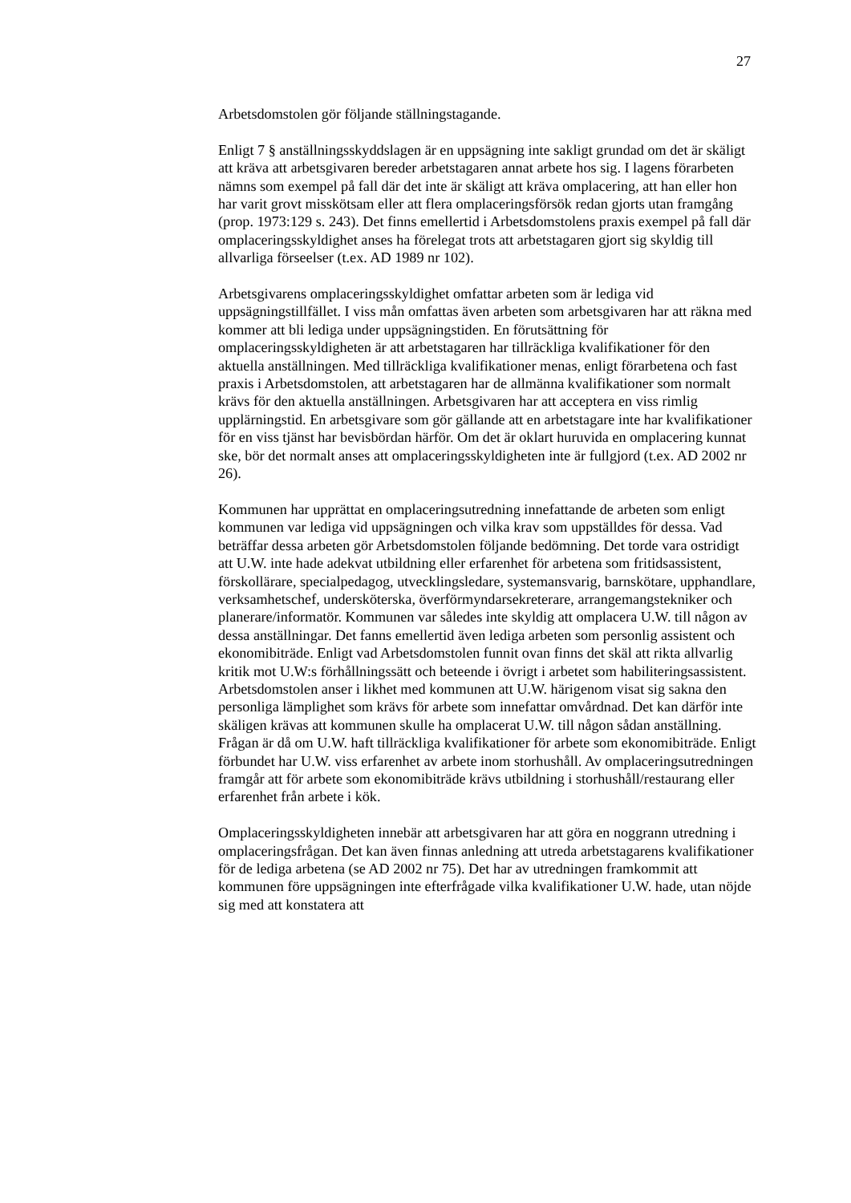27
Arbetsdomstolen gör följande ställningstagande.
Enligt 7 § anställningsskyddslagen är en uppsägning inte sakligt grundad om det är skäligt att kräva att arbetsgivaren bereder arbetstagaren annat arbete hos sig. I lagens förarbeten nämns som exempel på fall där det inte är skäligt att kräva omplacering, att han eller hon har varit grovt misskötsam eller att flera omplaceringsförsök redan gjorts utan framgång (prop. 1973:129 s. 243). Det finns emellertid i Arbetsdomstolens praxis exempel på fall där omplaceringsskyldighet anses ha förelegat trots att arbetstagaren gjort sig skyldig till allvarliga förseelser (t.ex. AD 1989 nr 102).
Arbetsgivarens omplaceringsskyldighet omfattar arbeten som är lediga vid uppsägningstillfället. I viss mån omfattas även arbeten som arbetsgivaren har att räkna med kommer att bli lediga under uppsägningstiden. En förutsättning för omplaceringsskyldigheten är att arbetstagaren har tillräckliga kvalifikationer för den aktuella anställningen. Med tillräckliga kvalifikationer menas, enligt förarbetena och fast praxis i Arbetsdomstolen, att arbetstagaren har de allmänna kvalifikationer som normalt krävs för den aktuella anställningen. Arbetsgivaren har att acceptera en viss rimlig upplärningstid. En arbetsgivare som gör gällande att en arbetstagare inte har kvalifikationer för en viss tjänst har bevisbördan härför. Om det är oklart huruvida en omplacering kunnat ske, bör det normalt anses att omplaceringsskyldigheten inte är fullgjord (t.ex. AD 2002 nr 26).
Kommunen har upprättat en omplaceringsutredning innefattande de arbeten som enligt kommunen var lediga vid uppsägningen och vilka krav som uppställdes för dessa. Vad beträffar dessa arbeten gör Arbetsdomstolen följande bedömning. Det torde vara ostridigt att U.W. inte hade adekvat utbildning eller erfarenhet för arbetena som fritidsassistent, förskollärare, specialpedagog, utvecklingsledare, systemansvarig, barnskötare, upphandlare, verksamhetschef, undersköterska, överförmyndarsekreterare, arrangemangstekniker och planerare/informatör. Kommunen var således inte skyldig att omplacera U.W. till någon av dessa anställningar. Det fanns emellertid även lediga arbeten som personlig assistent och ekonomibiträde. Enligt vad Arbetsdomstolen funnit ovan finns det skäl att rikta allvarlig kritik mot U.W:s förhållningssätt och beteende i övrigt i arbetet som habiliteringsassistent. Arbetsdomstolen anser i likhet med kommunen att U.W. härigenom visat sig sakna den personliga lämplighet som krävs för arbete som innefattar omvårdnad. Det kan därför inte skäligen krävas att kommunen skulle ha omplacerat U.W. till någon sådan anställning. Frågan är då om U.W. haft tillräckliga kvalifikationer för arbete som ekonomibiträde. Enligt förbundet har U.W. viss erfarenhet av arbete inom storhushåll. Av omplaceringsutredningen framgår att för arbete som ekonomibiträde krävs utbildning i storhushåll/restaurang eller erfarenhet från arbete i kök.
Omplaceringsskyldigheten innebär att arbetsgivaren har att göra en noggrann utredning i omplaceringsfrågan. Det kan även finnas anledning att utreda arbetstagarens kvalifikationer för de lediga arbetena (se AD 2002 nr 75). Det har av utredningen framkommit att kommunen före uppsägningen inte efterfrågade vilka kvalifikationer U.W. hade, utan nöjde sig med att konstatera att